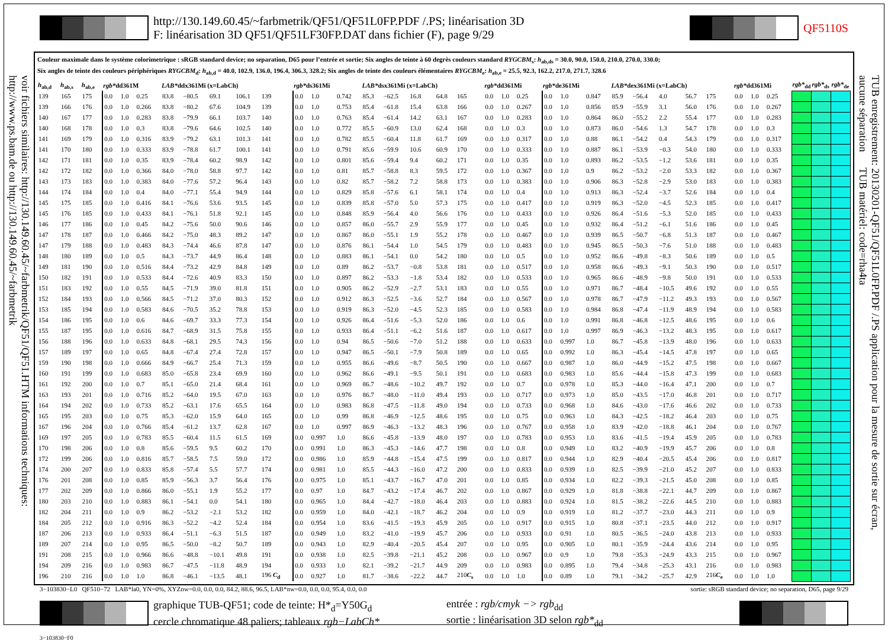http://130.149.60.45/~farbmetrik/QF51/QF51L0FP.PDF /.PS; linéarisation 3D
F: linéarisation 3D QF51/QF51LF30FP.DAT dans fichier (F), page 9/29
QF5110S
voir fichiers similaires: http://130.149.60.45/~farbmetrik/QF51/QF51.HTM informations techniques: http://www.ps.bam.de ou http://130.149.60.45/~farbmetrik
Couleur maximale dans le système colorimetrique : sRGB standard device; no separation, D65 pour l’entrée et sortie; Six angles de teinte à 60 degrès couleurs standard RYGCBM<sub>s</sub>: h<sub>ab,ds</sub> = 30.0, 90.0, 150.0, 210.0, 270.0, 330.0;
Six angles de teinte des couleurs périphériques RYGCBM<sub>d</sub>: h<sub>ab,d</sub> = 40.0, 102.9, 136.0, 196.4, 306.3, 328.2; Six angles de teinte des couleurs élémentaires RYGCBM<sub>e</sub>: h<sub>ab,e</sub> = 25.5, 92.3, 162.2, 217.0, 271.7, 328.6
| h<sub>ab,d</sub> | h<sub>ab,s</sub> | h<sub>ab,e</sub> | rgb* dd361M | | | LAB* ddx361Mi (x=LabCh) | | | | | rgb* ds361Mi | | | LAB* dsx361Mi (x=LabCh) | | | | | rgb* dd361Mi | | | rgb* de361Mi | | | LAB* dex361Mi (x=LabCh) | | | | | rgb* dd361Mi | | | rgb*<sub>dd</sub> | rgb*<sub>ds</sub> | rgb*<sub>de</sub> |
| --- | --- | --- | --- | --- | --- | --- | --- | --- | --- | --- | --- | --- | --- | --- | --- | --- | --- | --- | --- | --- | --- | --- | --- | --- | --- | --- | --- | --- | --- | --- | --- | --- | --- | --- | --- |
| 139 | 165 | 175 | 0.0 | 1.0 | 0.25 | 83.8 | −80.5 | 69.1 | 106.1 | 139 | 0.0 | 1.0 | 0.742 | 85.3 | −62.5 | 16.8 | 64.8 | 165 | 0.0 | 1.0 | 0.25 | 0.0 | 1.0 | 0.847 | 85.9 | −56.4 | 4.0 | 56.7 | 175 | 0.0 | 1.0 | 0.25 | | | |
| 139 | 166 | 176 | 0.0 | 1.0 | 0.266 | 83.8 | −80.2 | 67.6 | 104.9 | 139 | 0.0 | 1.0 | 0.753 | 85.4 | −61.8 | 15.4 | 63.8 | 166 | 0.0 | 1.0 | 0.267 | 0.0 | 1.0 | 0.856 | 85.9 | −55.9 | 3.1 | 56.0 | 176 | 0.0 | 1.0 | 0.267 | | | |
| 140 | 167 | 177 | 0.0 | 1.0 | 0.283 | 83.8 | −79.9 | 66.1 | 103.7 | 140 | 0.0 | 1.0 | 0.763 | 85.4 | −61.4 | 14.2 | 63.1 | 167 | 0.0 | 1.0 | 0.283 | 0.0 | 1.0 | 0.864 | 86.0 | −55.2 | 2.2 | 55.4 | 177 | 0.0 | 1.0 | 0.283 | | | |
| 140 | 168 | 178 | 0.0 | 1.0 | 0.3 | 83.8 | −79.6 | 64.6 | 102.5 | 140 | 0.0 | 1.0 | 0.772 | 85.5 | −60.9 | 13.0 | 62.4 | 168 | 0.0 | 1.0 | 0.3 | 0.0 | 1.0 | 0.873 | 86.0 | −54.6 | 1.3 | 54.7 | 178 | 0.0 | 1.0 | 0.3 | | | |
| 141 | 169 | 179 | 0.0 | 1.0 | 0.316 | 83.9 | −79.2 | 63.1 | 101.3 | 141 | 0.0 | 1.0 | 0.782 | 85.5 | −60.4 | 11.8 | 61.7 | 169 | 0.0 | 1.0 | 0.317 | 0.0 | 1.0 | 0.88 | 86.1 | −54.2 | 0.4 | 54.3 | 179 | 0.0 | 1.0 | 0.317 | | | |
| 141 | 170 | 180 | 0.0 | 1.0 | 0.333 | 83.9 | −78.8 | 61.7 | 100.1 | 141 | 0.0 | 1.0 | 0.791 | 85.6 | −59.9 | 10.6 | 60.9 | 170 | 0.0 | 1.0 | 0.333 | 0.0 | 1.0 | 0.887 | 86.1 | −53.9 | −0.3 | 54.0 | 180 | 0.0 | 1.0 | 0.333 | | | |
| 142 | 171 | 181 | 0.0 | 1.0 | 0.35 | 83.9 | −78.4 | 60.2 | 98.9 | 142 | 0.0 | 1.0 | 0.801 | 85.6 | −59.4 | 9.4 | 60.2 | 171 | 0.0 | 1.0 | 0.35 | 0.0 | 1.0 | 0.893 | 86.2 | −53.5 | −1.2 | 53.6 | 181 | 0.0 | 1.0 | 0.35 | | | |
| 142 | 172 | 182 | 0.0 | 1.0 | 0.366 | 84.0 | −78.0 | 58.8 | 97.7 | 142 | 0.0 | 1.0 | 0.81 | 85.7 | −58.8 | 8.3 | 59.5 | 172 | 0.0 | 1.0 | 0.367 | 0.0 | 1.0 | 0.9 | 86.2 | −53.2 | −2.0 | 53.3 | 182 | 0.0 | 1.0 | 0.367 | | | |
| 143 | 173 | 183 | 0.0 | 1.0 | 0.383 | 84.0 | −77.6 | 57.2 | 96.4 | 143 | 0.0 | 1.0 | 0.82 | 85.7 | −58.2 | 7.2 | 58.8 | 173 | 0.0 | 1.0 | 0.383 | 0.0 | 1.0 | 0.906 | 86.3 | −52.8 | −2.9 | 53.0 | 183 | 0.0 | 1.0 | 0.383 | | | |
| 144 | 174 | 184 | 0.0 | 1.0 | 0.4 | 84.0 | −77.1 | 55.4 | 94.9 | 144 | 0.0 | 1.0 | 0.829 | 85.8 | −57.6 | 6.1 | 58.1 | 174 | 0.0 | 1.0 | 0.4 | 0.0 | 1.0 | 0.913 | 86.3 | −52.4 | −3.7 | 52.6 | 184 | 0.0 | 1.0 | 0.4 | | | |
| 145 | 175 | 185 | 0.0 | 1.0 | 0.416 | 84.1 | −76.6 | 53.6 | 93.5 | 145 | 0.0 | 1.0 | 0.839 | 85.8 | −57.0 | 5.0 | 57.3 | 175 | 0.0 | 1.0 | 0.417 | 0.0 | 1.0 | 0.919 | 86.3 | −52.0 | −4.5 | 52.3 | 185 | 0.0 | 1.0 | 0.417 | | | |
| 145 | 176 | 185 | 0.0 | 1.0 | 0.433 | 84.1 | −76.1 | 51.8 | 92.1 | 145 | 0.0 | 1.0 | 0.848 | 85.9 | −56.4 | 4.0 | 56.6 | 176 | 0.0 | 1.0 | 0.433 | 0.0 | 1.0 | 0.926 | 86.4 | −51.6 | −5.3 | 52.0 | 185 | 0.0 | 1.0 | 0.433 | | | |
| 146 | 177 | 186 | 0.0 | 1.0 | 0.45 | 84.2 | −75.6 | 50.0 | 90.6 | 146 | 0.0 | 1.0 | 0.857 | 86.0 | −55.7 | 2.9 | 55.9 | 177 | 0.0 | 1.0 | 0.45 | 0.0 | 1.0 | 0.932 | 86.4 | −51.2 | −6.1 | 51.6 | 186 | 0.0 | 1.0 | 0.45 | | | |
| 147 | 178 | 187 | 0.0 | 1.0 | 0.466 | 84.2 | −75.0 | 48.3 | 89.2 | 147 | 0.0 | 1.0 | 0.867 | 86.0 | −55.1 | 1.9 | 55.2 | 178 | 0.0 | 1.0 | 0.467 | 0.0 | 1.0 | 0.939 | 86.5 | −50.7 | −6.8 | 51.3 | 187 | 0.0 | 1.0 | 0.467 | | | |
| 147 | 179 | 188 | 0.0 | 1.0 | 0.483 | 84.3 | −74.4 | 46.6 | 87.8 | 147 | 0.0 | 1.0 | 0.876 | 86.1 | −54.4 | 1.0 | 54.5 | 179 | 0.0 | 1.0 | 0.483 | 0.0 | 1.0 | 0.945 | 86.5 | −50.3 | −7.6 | 51.0 | 188 | 0.0 | 1.0 | 0.483 | | | |
| 148 | 180 | 189 | 0.0 | 1.0 | 0.5 | 84.3 | −73.7 | 44.9 | 86.4 | 148 | 0.0 | 1.0 | 0.883 | 86.1 | −54.1 | 0.0 | 54.2 | 180 | 0.0 | 1.0 | 0.5 | 0.0 | 1.0 | 0.952 | 86.6 | −49.8 | −8.3 | 50.6 | 189 | 0.0 | 1.0 | 0.5 | | | |
| 149 | 181 | 190 | 0.0 | 1.0 | 0.516 | 84.4 | −73.2 | 42.9 | 84.8 | 149 | 0.0 | 1.0 | 0.89 | 86.2 | −53.7 | −0.8 | 53.8 | 181 | 0.0 | 1.0 | 0.517 | 0.0 | 1.0 | 0.958 | 86.6 | −49.3 | −9.1 | 50.3 | 190 | 0.0 | 1.0 | 0.517 | | | |
| 150 | 182 | 191 | 0.0 | 1.0 | 0.533 | 84.4 | −72.6 | 40.9 | 83.3 | 150 | 0.0 | 1.0 | 0.897 | 86.2 | −53.3 | −1.8 | 53.4 | 182 | 0.0 | 1.0 | 0.533 | 0.0 | 1.0 | 0.965 | 86.6 | −48.9 | −9.8 | 50.0 | 191 | 0.0 | 1.0 | 0.533 | | | |
| 151 | 183 | 192 | 0.0 | 1.0 | 0.55 | 84.5 | −71.9 | 39.0 | 81.8 | 151 | 0.0 | 1.0 | 0.905 | 86.2 | −52.9 | −2.7 | 53.1 | 183 | 0.0 | 1.0 | 0.55 | 0.0 | 1.0 | 0.971 | 86.7 | −48.4 | −10.5 | 49.6 | 192 | 0.0 | 1.0 | 0.55 | | | |
| 152 | 184 | 193 | 0.0 | 1.0 | 0.566 | 84.5 | −71.2 | 37.0 | 80.3 | 152 | 0.0 | 1.0 | 0.912 | 86.3 | −52.5 | −3.6 | 52.7 | 184 | 0.0 | 1.0 | 0.567 | 0.0 | 1.0 | 0.978 | 86.7 | −47.9 | −11.2 | 49.3 | 193 | 0.0 | 1.0 | 0.567 | | | |
| 153 | 185 | 194 | 0.0 | 1.0 | 0.583 | 84.6 | −70.5 | 35.2 | 78.8 | 153 | 0.0 | 1.0 | 0.919 | 86.3 | −52.0 | −4.5 | 52.3 | 185 | 0.0 | 1.0 | 0.583 | 0.0 | 1.0 | 0.984 | 86.8 | −47.4 | −11.9 | 48.9 | 194 | 0.0 | 1.0 | 0.583 | | | |
| 154 | 186 | 195 | 0.0 | 1.0 | 0.6 | 84.6 | −69.7 | 33.3 | 77.3 | 154 | 0.0 | 1.0 | 0.926 | 86.4 | −51.6 | −5.3 | 52.0 | 186 | 0.0 | 1.0 | 0.6 | 0.0 | 1.0 | 0.991 | 86.8 | −46.8 | −12.5 | 48.6 | 195 | 0.0 | 1.0 | 0.6 | | | |
| 155 | 187 | 195 | 0.0 | 1.0 | 0.616 | 84.7 | −68.9 | 31.5 | 75.8 | 155 | 0.0 | 1.0 | 0.933 | 86.4 | −51.1 | −6.2 | 51.6 | 187 | 0.0 | 1.0 | 0.617 | 0.0 | 1.0 | 0.997 | 86.9 | −46.3 | −13.2 | 48.3 | 195 | 0.0 | 1.0 | 0.617 | | | |
| 156 | 188 | 196 | 0.0 | 1.0 | 0.633 | 84.8 | −68.1 | 29.5 | 74.3 | 156 | 0.0 | 1.0 | 0.94 | 86.5 | −50.6 | −7.0 | 51.2 | 188 | 0.0 | 1.0 | 0.633 | 0.0 | 0.997 | 1.0 | 86.7 | −45.8 | −13.9 | 48.0 | 196 | 0.0 | 1.0 | 0.633 | | | |
| 157 | 189 | 197 | 0.0 | 1.0 | 0.65 | 84.8 | −67.4 | 27.4 | 72.8 | 157 | 0.0 | 1.0 | 0.947 | 86.5 | −50.1 | −7.9 | 50.8 | 189 | 0.0 | 1.0 | 0.65 | 0.0 | 0.992 | 1.0 | 86.3 | −45.4 | −14.5 | 47.8 | 197 | 0.0 | 1.0 | 0.65 | | | |
| 159 | 190 | 198 | 0.0 | 1.0 | 0.666 | 84.9 | −66.7 | 25.4 | 71.3 | 159 | 0.0 | 1.0 | 0.955 | 86.6 | −49.6 | −8.7 | 50.5 | 190 | 0.0 | 1.0 | 0.667 | 0.0 | 0.987 | 1.0 | 86.0 | −44.9 | −15.2 | 47.5 | 198 | 0.0 | 1.0 | 0.667 | | | |
| 160 | 191 | 199 | 0.0 | 1.0 | 0.683 | 85.0 | −65.8 | 23.4 | 69.9 | 160 | 0.0 | 1.0 | 0.962 | 86.6 | −49.1 | −9.5 | 50.1 | 191 | 0.0 | 1.0 | 0.683 | 0.0 | 0.983 | 1.0 | 85.6 | −44.4 | −15.8 | 47.3 | 199 | 0.0 | 1.0 | 0.683 | | | |
| 161 | 192 | 200 | 0.0 | 1.0 | 0.7 | 85.1 | −65.0 | 21.4 | 68.4 | 161 | 0.0 | 1.0 | 0.969 | 86.7 | −48.6 | −10.2 | 49.7 | 192 | 0.0 | 1.0 | 0.7 | 0.0 | 0.978 | 1.0 | 85.3 | −44.0 | −16.4 | 47.1 | 200 | 0.0 | 1.0 | 0.7 | | | |
| 163 | 193 | 201 | 0.0 | 1.0 | 0.716 | 85.2 | −64.0 | 19.5 | 67.0 | 163 | 0.0 | 1.0 | 0.976 | 86.7 | −48.0 | −11.0 | 49.4 | 193 | 0.0 | 1.0 | 0.717 | 0.0 | 0.973 | 1.0 | 85.0 | −43.5 | −17.0 | 46.8 | 201 | 0.0 | 1.0 | 0.717 | | | |
| 164 | 194 | 202 | 0.0 | 1.0 | 0.733 | 85.2 | −63.1 | 17.6 | 65.5 | 164 | 0.0 | 1.0 | 0.983 | 86.8 | −47.5 | −11.8 | 49.0 | 194 | 0.0 | 1.0 | 0.733 | 0.0 | 0.968 | 1.0 | 84.6 | −43.0 | −17.6 | 46.6 | 202 | 0.0 | 1.0 | 0.733 | | | |
| 165 | 195 | 203 | 0.0 | 1.0 | 0.75 | 85.3 | −62.0 | 15.9 | 64.0 | 165 | 0.0 | 1.0 | 0.99 | 86.8 | −46.9 | −12.5 | 48.6 | 195 | 0.0 | 1.0 | 0.75 | 0.0 | 0.963 | 1.0 | 84.3 | −42.5 | −18.2 | 46.4 | 203 | 0.0 | 1.0 | 0.75 | | | |
| 167 | 196 | 204 | 0.0 | 1.0 | 0.766 | 85.4 | −61.2 | 13.7 | 62.8 | 167 | 0.0 | 1.0 | 0.997 | 86.9 | −46.3 | −13.2 | 48.3 | 196 | 0.0 | 1.0 | 0.767 | 0.0 | 0.958 | 1.0 | 83.9 | −42.0 | −18.8 | 46.1 | 204 | 0.0 | 1.0 | 0.767 | | | |
| 169 | 197 | 205 | 0.0 | 1.0 | 0.783 | 85.5 | −60.4 | 11.5 | 61.5 | 169 | 0.0 | 0.997 | 1.0 | 86.6 | −45.8 | −13.9 | 48.0 | 197 | 0.0 | 1.0 | 0.783 | 0.0 | 0.953 | 1.0 | 83.6 | −41.5 | −19.4 | 45.9 | 205 | 0.0 | 1.0 | 0.783 | | | |
| 170 | 198 | 206 | 0.0 | 1.0 | 0.8 | 85.6 | −59.5 | 9.5 | 60.2 | 170 | 0.0 | 0.991 | 1.0 | 86.3 | −45.3 | −14.6 | 47.7 | 198 | 0.0 | 1.0 | 0.8 | 0.0 | 0.949 | 1.0 | 83.2 | −40.9 | −19.9 | 45.7 | 206 | 0.0 | 1.0 | 0.8 | | | |
| 172 | 199 | 206 | 0.0 | 1.0 | 0.816 | 85.7 | −58.5 | 7.5 | 59.0 | 172 | 0.0 | 0.986 | 1.0 | 85.9 | −44.8 | −15.4 | 47.5 | 199 | 0.0 | 1.0 | 0.817 | 0.0 | 0.944 | 1.0 | 82.9 | −40.4 | −20.5 | 45.4 | 206 | 0.0 | 1.0 | 0.817 | | | |
| 174 | 200 | 207 | 0.0 | 1.0 | 0.833 | 85.8 | −57.4 | 5.5 | 57.7 | 174 | 0.0 | 0.981 | 1.0 | 85.5 | −44.3 | −16.0 | 47.2 | 200 | 0.0 | 1.0 | 0.833 | 0.0 | 0.939 | 1.0 | 82.5 | −39.9 | −21.0 | 45.2 | 207 | 0.0 | 1.0 | 0.833 | | | |
| 176 | 201 | 208 | 0.0 | 1.0 | 0.85 | 85.9 | −56.3 | 3.7 | 56.4 | 176 | 0.0 | 0.975 | 1.0 | 85.1 | −43.7 | −16.7 | 47.0 | 201 | 0.0 | 1.0 | 0.85 | 0.0 | 0.934 | 1.0 | 82.2 | −39.3 | −21.5 | 45.0 | 208 | 0.0 | 1.0 | 0.85 | | | |
| 177 | 202 | 209 | 0.0 | 1.0 | 0.866 | 86.0 | −55.1 | 1.9 | 55.2 | 177 | 0.0 | 0.97 | 1.0 | 84.7 | −43.2 | −17.4 | 46.7 | 202 | 0.0 | 1.0 | 0.867 | 0.0 | 0.929 | 1.0 | 81.8 | −38.8 | −22.1 | 44.7 | 209 | 0.0 | 1.0 | 0.867 | | | |
| 180 | 203 | 210 | 0.0 | 1.0 | 0.883 | 86.1 | −54.1 | 0.0 | 54.1 | 180 | 0.0 | 0.965 | 1.0 | 84.4 | −42.7 | −18.0 | 46.4 | 203 | 0.0 | 1.0 | 0.883 | 0.0 | 0.924 | 1.0 | 81.5 | −38.2 | −22.6 | 44.5 | 210 | 0.0 | 1.0 | 0.883 | | | |
| 182 | 204 | 211 | 0.0 | 1.0 | 0.9 | 86.2 | −53.2 | −2.1 | 53.2 | 182 | 0.0 | 0.959 | 1.0 | 84.0 | −42.1 | −18.7 | 46.2 | 204 | 0.0 | 1.0 | 0.9 | 0.0 | 0.919 | 1.0 | 81.2 | −37.7 | −23.0 | 44.3 | 211 | 0.0 | 1.0 | 0.9 | | | |
| 184 | 205 | 212 | 0.0 | 1.0 | 0.916 | 86.3 | −52.2 | −4.2 | 52.4 | 184 | 0.0 | 0.954 | 1.0 | 83.6 | −41.5 | −19.3 | 45.9 | 205 | 0.0 | 1.0 | 0.917 | 0.0 | 0.915 | 1.0 | 80.8 | −37.1 | −23.5 | 44.0 | 212 | 0.0 | 1.0 | 0.917 | | | |
| 187 | 206 | 213 | 0.0 | 1.0 | 0.933 | 86.4 | −51.1 | −6.3 | 51.5 | 187 | 0.0 | 0.949 | 1.0 | 83.2 | −41.0 | −19.9 | 45.7 | 206 | 0.0 | 1.0 | 0.933 | 0.0 | 0.91 | 1.0 | 80.5 | −36.5 | −24.0 | 43.8 | 213 | 0.0 | 1.0 | 0.933 | | | |
| 189 | 207 | 214 | 0.0 | 1.0 | 0.95 | 86.5 | −50.0 | −8.2 | 50.7 | 189 | 0.0 | 0.943 | 1.0 | 82.9 | −40.4 | −20.5 | 45.4 | 207 | 0.0 | 1.0 | 0.95 | 0.0 | 0.905 | 1.0 | 80.1 | −35.9 | −24.4 | 43.6 | 214 | 0.0 | 1.0 | 0.95 | | | |
| 191 | 208 | 215 | 0.0 | 1.0 | 0.966 | 86.6 | −48.8 | −10.1 | 49.8 | 191 | 0.0 | 0.938 | 1.0 | 82.5 | −39.8 | −21.1 | 45.2 | 208 | 0.0 | 1.0 | 0.967 | 0.0 | 0.9 | 1.0 | 79.8 | −35.3 | −24.9 | 43.3 | 215 | 0.0 | 1.0 | 0.967 | | | |
| 194 | 209 | 216 | 0.0 | 1.0 | 0.983 | 86.7 | −47.5 | −11.8 | 48.9 | 194 | 0.0 | 0.933 | 1.0 | 82.1 | −39.2 | −21.7 | 44.9 | 209 | 0.0 | 1.0 | 0.983 | 0.0 | 0.895 | 1.0 | 79.4 | −34.8 | −25.3 | 43.1 | 216 | 0.0 | 1.0 | 0.983 | | | |
| 196 | 210 | 216 | 0.0 | 1.0 | 1.0 | 86.8 | −46.1 | −13.5 | 48.1 | 196 C<sub>d</sub> | 0.0 | 0.927 | 1.0 | 81.7 | −38.6 | −22.2 | 44.7 | 210 C<sub>s</sub> | 0.0 | 1.0 | 1.0 | 0.0 | 0.89 | 1.0 | 79.1 | −34.2 | −25.7 | 42.9 | 216 C<sub>e</sub> | 0.0 | 1.0 | 1.0 | | | |
TUB enregistrement: 20130201-QF51/QF51L0FP.PDF /.PS application pour la mesure de sortie sur écran, aucune séparation TUB matériel: code=rha4ta
3−103830−L0 QF510−72 LAB*la0, YN=0%, XYZnw=0.0, 0.0, 0.0, 84.2, 88.6, 96.5, LAB*nw=0.0, 0.0, 0.0, 95.4, 0.0, 0.0 sortie: sRGB standard device; no separation, D65, page 9/29
graphique TUB-QF51; code de teinte: H*<sub>d</sub>=Y50G<sub>d</sub>
cercle chromatique 48 paliers; tableaux rgb−LabCh*
entrée : rgb/cmyk −> rgb<sub>dd</sub>
sortie : linéarisation 3D selon rgb*<sub>dd</sub>
3−103830−F0